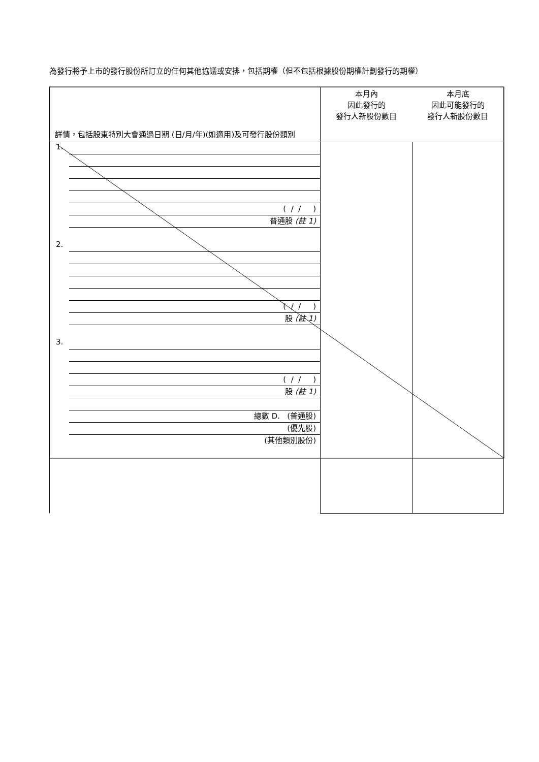為發行將予上市的發行股份所訂立的任何其他協議或安排，包括期權（但不包括根據股份期權計劃發行的期權）
| 詳情，包括股東特別大會通過日期 (日/月/年)(如適用)及可發行股份類別 | 本月內 因此發行的 發行人新股份數目 本月底 因此可能發行的 發行人新股份數目 | |
| 1. ( / / ) 普通股 (註 1) 2. ( / / ) 股 (註 1) 3. ( / / ) 股 (註 1) 總數 D. (普通股) (優先股) (其他類別股份) | | |